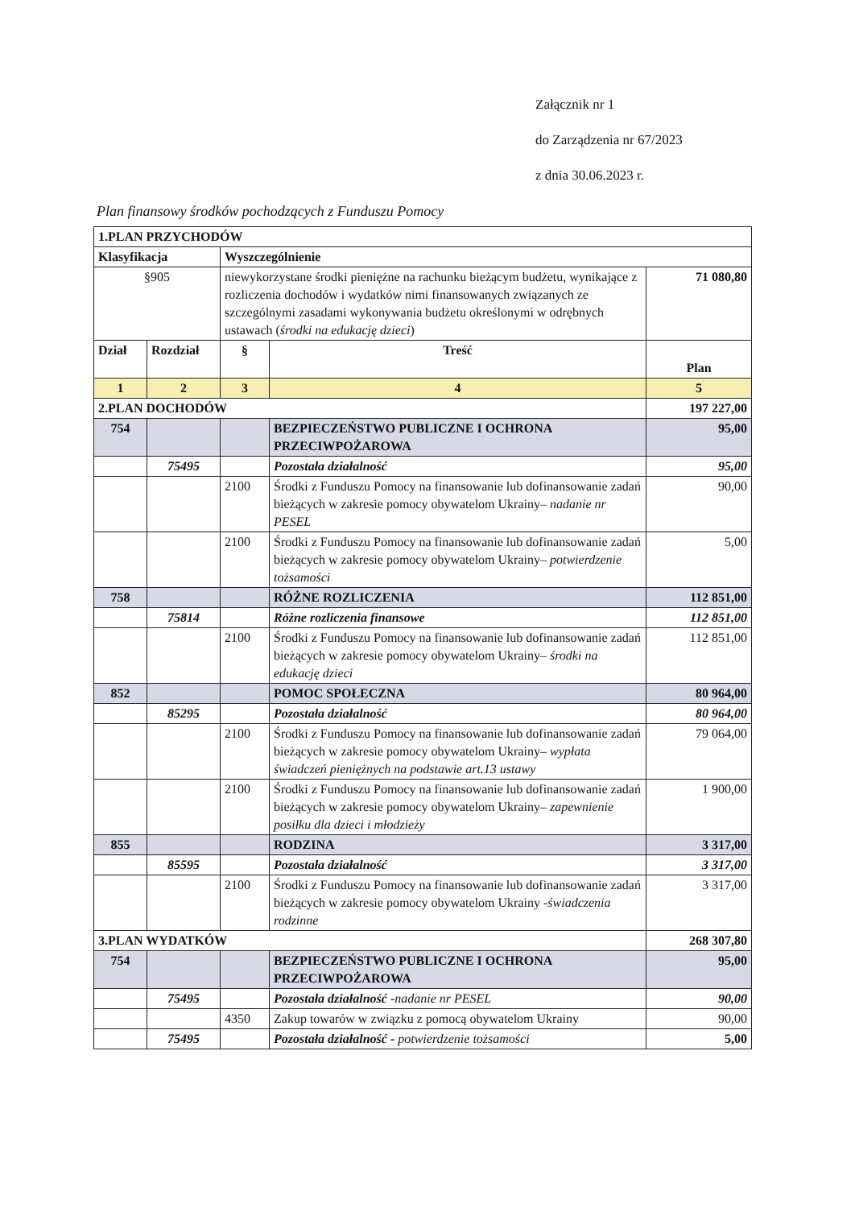Załącznik nr 1
do Zarządzenia nr 67/2023
z dnia 30.06.2023 r.
Plan finansowy środków pochodzących z Funduszu Pomocy
| 1.PLAN PRZYCHODÓW | | | | |
| Klasyfikacja | | Wyszczególnienie | | |
| §905 | | niewykorzystane środki pieniężne na rachunku bieżącym budżetu, wynikające z rozliczenia dochodów i wydatków nimi finansowanych związanych ze szczególnymi zasadami wykonywania budżetu określonymi w odrębnych ustawach ( środki na edukację dzieci ) | | 71 080,80 |
| Dział | Rozdział | § | Treść | Plan |
| 1 | 2 | 3 | 4 | 5 |
| 2.PLAN DOCHODÓW | | | | 197 227,00 |
| 754 | | | BEZPIECZEŃSTWO PUBLICZNE I OCHRONA PRZECIWPOŻAROWA | 95,00 |
| | 75495 | | Pozostała działalność | 95,00 |
| | | 2100 | Środki z Funduszu Pomocy na finansowanie lub dofinansowanie zadań bieżących w zakresie pomocy obywatelom Ukrainy– nadanie nr PESEL | 90,00 |
| | | 2100 | Środki z Funduszu Pomocy na finansowanie lub dofinansowanie zadań bieżących w zakresie pomocy obywatelom Ukrainy– potwierdzenie tożsamości | 5,00 |
| 758 | | | RÓŻNE ROZLICZENIA | 112 851,00 |
| | 75814 | | Różne rozliczenia finansowe | 112 851,00 |
| | | 2100 | Środki z Funduszu Pomocy na finansowanie lub dofinansowanie zadań bieżących w zakresie pomocy obywatelom Ukrainy– środki na edukację dzieci | 112 851,00 |
| 852 | | | POMOC SPOŁECZNA | 80 964,00 |
| | 85295 | | Pozostała działalność | 80 964,00 |
| | | 2100 | Środki z Funduszu Pomocy na finansowanie lub dofinansowanie zadań bieżących w zakresie pomocy obywatelom Ukrainy– wypłata świadczeń pieniężnych na podstawie art.13 ustawy | 79 064,00 |
| | | 2100 | Środki z Funduszu Pomocy na finansowanie lub dofinansowanie zadań bieżących w zakresie pomocy obywatelom Ukrainy– zapewnienie posiłku dla dzieci i młodzieży | 1 900,00 |
| 855 | | | RODZINA | 3 317,00 |
| | 85595 | | Pozostała działalność | 3 317,00 |
| | | 2100 | Środki z Funduszu Pomocy na finansowanie lub dofinansowanie zadań bieżących w zakresie pomocy obywatelom Ukrainy - świadczenia rodzinne | 3 317,00 |
| 3.PLAN WYDATKÓW | | | | 268 307,80 |
| 754 | | | BEZPIECZEŃSTWO PUBLICZNE I OCHRONA PRZECIWPOŻAROWA | 95,00 |
| | 75495 | | Pozostała działalność -nadanie nr PESEL | 90,00 |
| | | 4350 | Zakup towarów w związku z pomocą obywatelom Ukrainy | 90,00 |
| | 75495 | | Pozostała działalność - potwierdzenie tożsamości | 5,00 |